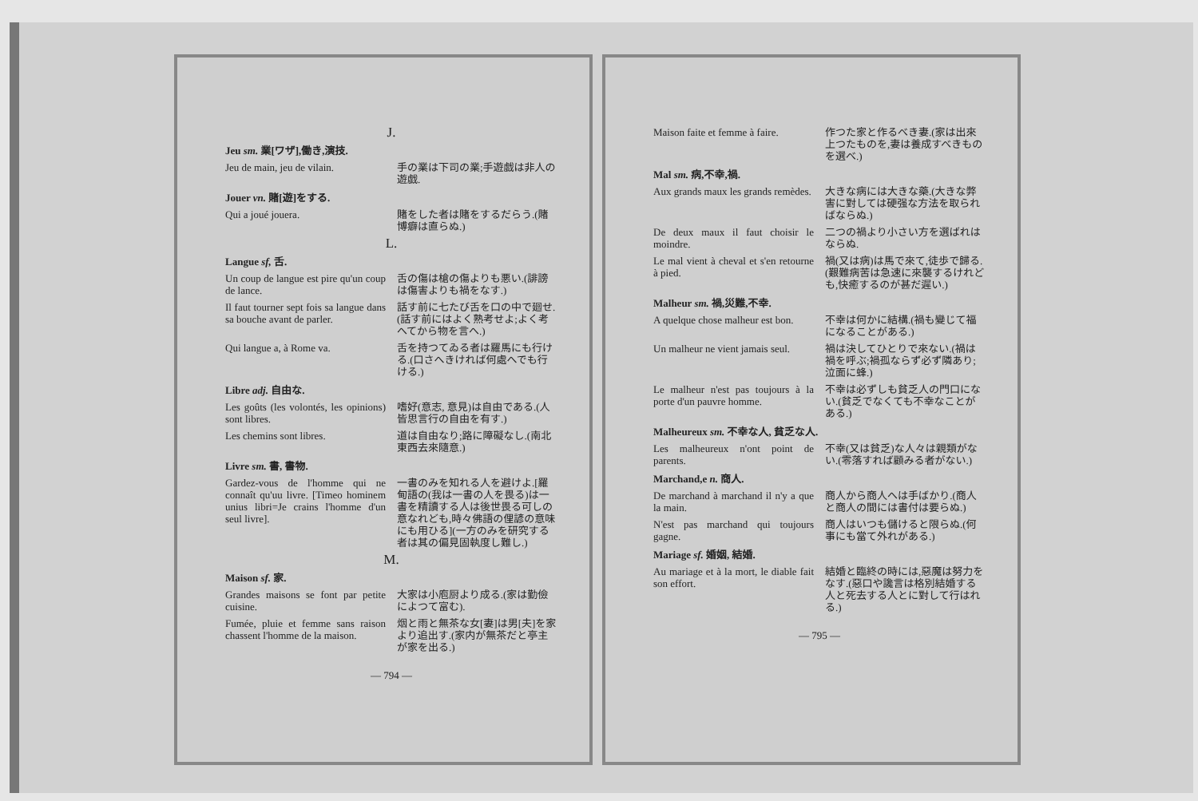J.
Jeu sm. 業[ワザ],働き,演技.
Jeu de main, jeu de vilain. 手の業は下司の業;手遊戯は非人の遊戯.
Jouer vn. 賭[遊]をする.
Qui a joué jouera. 賭をした者は賭をするだらう.(賭博癖は直らぬ.)
L.
Langue sf, 舌.
Un coup de langue est pire qu'un coup de lance.
舌の傷は槍の傷よりも悪い.(誹謗は傷害よりも禍をなす.)
Il faut tourner sept fois sa langue dans sa bouche avant de parler.
話す前に七たび舌を口の中で廻せ.(話す前にはよく熟考せよ;よく考へてから物を言へ.)
Qui langue a, à Rome va. 舌を持つてゐる者は羅馬にも行ける.(口さへきければ何處へでも行ける.)
Libre adj. 自由な.
Les goûts (les volontés, les opinions) sont libres.
嗜好(意志, 意見)は自由である.(人皆思言行の自由を有す.)
Les chemins sont libres. 道は自由なり;路に障礙なし.(南北東西去來隨意.)
Livre sm. 書, 書物.
Gardez-vous de l'homme qui ne connaît qu'uu livre. [Timeo hominem unius libri=Je crains l'homme d'un seul livre].
一書のみを知れる人を避けよ.[羅甸語の(我は一書の人を畏る)は一書を精讀する人は後世畏る可しの意なれども,時々佛語の俚諺の意味にも用ひる](一方のみを研究する者は其の偏見固執度し難し.)
M.
Maison sf. 家.
Grandes maisons se font par petite cuisine.
大家は小庖厨より成る.(家は勤儉によつて富む).
Fumée, pluie et femme sans raison chassent l'homme de la maison.
烟と雨と無茶な女[妻]は男[夫]を家より追出す.(家内が無茶だと亭主が家を出る.)
— 794 —
Maison faite et femme à faire. 作つた家と作るべき妻.(家は出來上つたものを,妻は養成すべきものを選べ.)
Mal sm. 病,不幸,禍.
Aux grands maux les grands remèdes.
大きな病には大きな藥.(大きな弊害に對しては硬强な方法を取らればならぬ.)
De deux maux il faut choisir le moindre.
二つの禍より小さい方を選ばれはならぬ.
Le mal vient à cheval et s'en retourne à pied.
禍(又は病)は馬で來て,徒歩で歸る.(艱難病苦は急速に來襲するけれども,快癒するのが甚だ遲い.)
Malheur sm. 禍,災難,不幸.
A quelque chose malheur est bon.
不幸は何かに結構.(禍も變じて福になることがある.)
Un malheur ne vient jamais seul.
禍は決してひとりで來ない.(禍は禍を呼ぶ;禍孤ならず必ず隣あり;泣面に蜂.)
Le malheur n'est pas toujours à la porte d'un pauvre homme.
不幸は必ずしも貧乏人の門口にない.(貧乏でなくても不幸なことがある.)
Malheureux sm. 不幸な人, 貧乏な人.
Les malheureux n'ont point de parents.
不幸(又は貧乏)な人々は親類がない.(零落すれば顧みる者がない.)
Marchand,e n. 商人.
De marchand à marchand il n'y a que la main.
商人から商人へは手ばかり.(商人と商人の間には書付は要らぬ.)
N'est pas marchand qui toujours gagne.
商人はいつも儲けると限らぬ.(何事にも當て外れがある.)
Mariage sf. 婚姻, 結婚.
Au mariage et à la mort, le diable fait son effort.
結婚と臨終の時には,惡魔は努力をなす.(惡口や讒言は格別結婚する人と死去する人とに對して行はれる.)
— 795 —